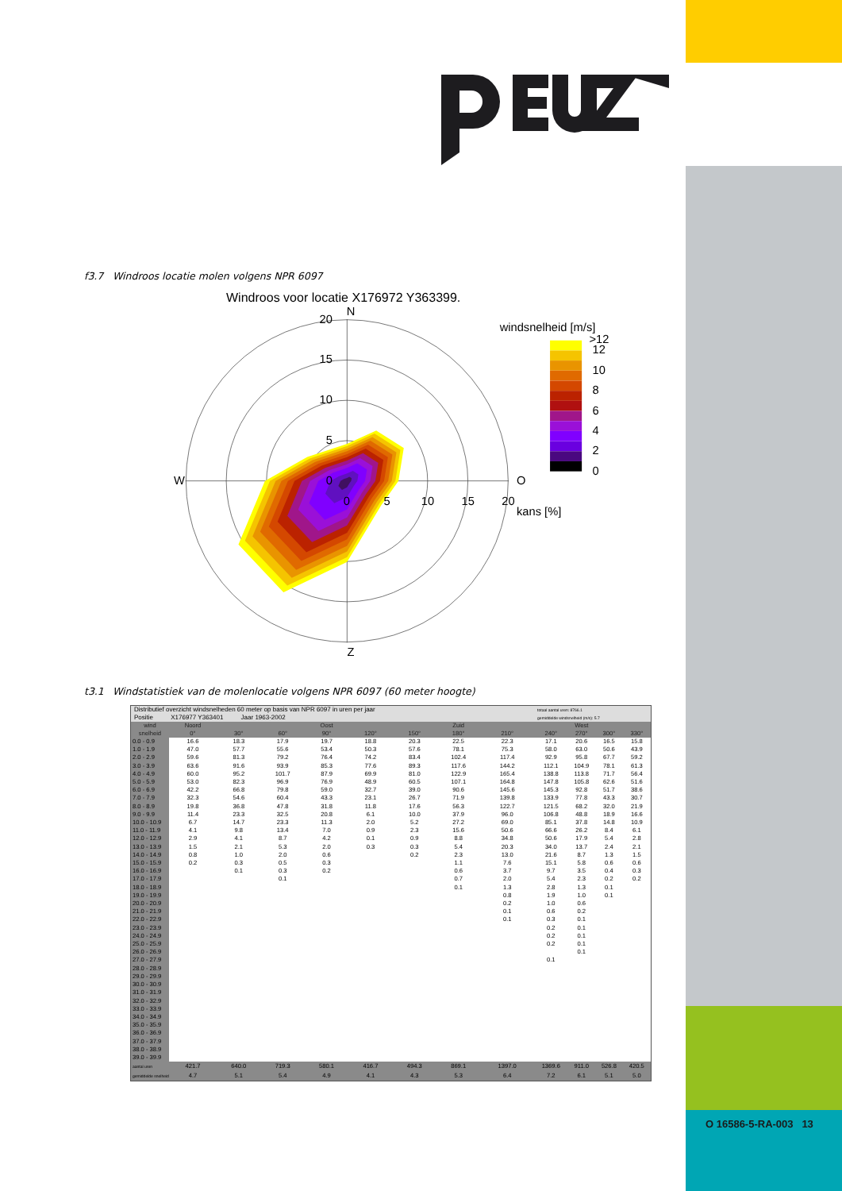f3.7 Windroos locatie molen volgens NPR 6097
Windroos voor locatie X176972 Y363399.
N
Z
W
O
20
15
10
5
0
0
5
10
15
20
kans [%]
windsnelheid [m/s]
>12
12
10
8
6
4
2
0
t3.1 Windstatistiek van de molenlocatie volgens NPR 6097 (60 meter hoogte)
| Distributief overzicht windsnelheden 60 meter op basis van NPR 6097 in uren per jaar | | | | | | | | | totaal aantal uren: 8766.1 | | | |
| Positie X176977 Y363401 Jaar 1963-2002 | | | | | | | | | gemiddelde windsnelheid (m/s): 5.7 | | | |
| wind snelheid | Noord 0° | 30° | 60° | Oost 90° | 120° | 150° | Zuid 180° | 210° | 240° | West 270° | 300° | 330° |
| 0.0 - 0.9 | 16.6 | 18.3 | 17.9 | 19.7 | 18.8 | 20.3 | 22.5 | 22.3 | 17.1 | 20.6 | 16.5 | 15.8 |
| 1.0 - 1.9 | 47.0 | 57.7 | 55.6 | 53.4 | 50.3 | 57.6 | 78.1 | 75.3 | 58.0 | 63.0 | 50.6 | 43.9 |
| 2.0 - 2.9 | 59.6 | 81.3 | 79.2 | 76.4 | 74.2 | 83.4 | 102.4 | 117.4 | 92.9 | 95.8 | 67.7 | 59.2 |
| 3.0 - 3.9 | 63.6 | 91.6 | 93.9 | 85.3 | 77.6 | 89.3 | 117.6 | 144.2 | 112.1 | 104.9 | 78.1 | 61.3 |
| 4.0 - 4.9 | 60.0 | 95.2 | 101.7 | 87.9 | 69.9 | 81.0 | 122.9 | 165.4 | 138.8 | 113.8 | 71.7 | 56.4 |
| 5.0 - 5.9 | 53.0 | 82.3 | 96.9 | 76.9 | 48.9 | 60.5 | 107.1 | 164.8 | 147.8 | 105.8 | 62.6 | 51.6 |
| 6.0 - 6.9 | 42.2 | 66.8 | 79.8 | 59.0 | 32.7 | 39.0 | 90.6 | 145.6 | 145.3 | 92.8 | 51.7 | 38.6 |
| 7.0 - 7.9 | 32.3 | 54.6 | 60.4 | 43.3 | 23.1 | 26.7 | 71.9 | 139.8 | 133.9 | 77.8 | 43.3 | 30.7 |
| 8.0 - 8.9 | 19.8 | 36.8 | 47.8 | 31.8 | 11.8 | 17.6 | 56.3 | 122.7 | 121.5 | 68.2 | 32.0 | 21.9 |
| 9.0 - 9.9 | 11.4 | 23.3 | 32.5 | 20.8 | 6.1 | 10.0 | 37.9 | 96.0 | 106.8 | 48.8 | 18.9 | 16.6 |
| 10.0 - 10.9 | 6.7 | 14.7 | 23.3 | 11.3 | 2.0 | 5.2 | 27.2 | 69.0 | 85.1 | 37.8 | 14.8 | 10.9 |
| 11.0 - 11.9 | 4.1 | 9.8 | 13.4 | 7.0 | 0.9 | 2.3 | 15.6 | 50.6 | 66.6 | 26.2 | 8.4 | 6.1 |
| 12.0 - 12.9 | 2.9 | 4.1 | 8.7 | 4.2 | 0.1 | 0.9 | 8.8 | 34.8 | 50.6 | 17.9 | 5.4 | 2.8 |
| 13.0 - 13.9 | 1.5 | 2.1 | 5.3 | 2.0 | 0.3 | 0.3 | 5.4 | 20.3 | 34.0 | 13.7 | 2.4 | 2.1 |
| 14.0 - 14.9 | 0.8 | 1.0 | 2.0 | 0.6 | | 0.2 | 2.3 | 13.0 | 21.6 | 8.7 | 1.3 | 1.5 |
| 15.0 - 15.9 | 0.2 | 0.3 | 0.5 | 0.3 | | | 1.1 | 7.6 | 15.1 | 5.8 | 0.6 | 0.6 |
| 16.0 - 16.9 | | 0.1 | 0.3 | 0.2 | | | 0.6 | 3.7 | 9.7 | 3.5 | 0.4 | 0.3 |
| 17.0 - 17.9 | | | 0.1 | | | | 0.7 | 2.0 | 5.4 | 2.3 | 0.2 | 0.2 |
| 18.0 - 18.9 | | | | | | | 0.1 | 1.3 | 2.8 | 1.3 | 0.1 | |
| 19.0 - 19.9 | | | | | | | | 0.8 | 1.9 | 1.0 | 0.1 | |
| 20.0 - 20.9 | | | | | | | | 0.2 | 1.0 | 0.6 | | |
| 21.0 - 21.9 | | | | | | | | 0.1 | 0.6 | 0.2 | | |
| 22.0 - 22.9 | | | | | | | | 0.1 | 0.3 | 0.1 | | |
| 23.0 - 23.9 | | | | | | | | | 0.2 | 0.1 | | |
| 24.0 - 24.9 | | | | | | | | | 0.2 | 0.1 | | |
| 25.0 - 25.9 | | | | | | | | | 0.2 | 0.1 | | |
| 26.0 - 26.9 | | | | | | | | | | 0.1 | | |
| 27.0 - 27.9 | | | | | | | | | 0.1 | | | |
| 28.0 - 28.9 | | | | | | | | | | | | |
| 29.0 - 29.9 | | | | | | | | | | | | |
| 30.0 - 30.9 | | | | | | | | | | | | |
| 31.0 - 31.9 | | | | | | | | | | | | |
| 32.0 - 32.9 | | | | | | | | | | | | |
| 33.0 - 33.9 | | | | | | | | | | | | |
| 34.0 - 34.9 | | | | | | | | | | | | |
| 35.0 - 35.9 | | | | | | | | | | | | |
| 36.0 - 36.9 | | | | | | | | | | | | |
| 37.0 - 37.9 | | | | | | | | | | | | |
| 38.0 - 38.9 | | | | | | | | | | | | |
| 39.0 - 39.9 | | | | | | | | | | | | |
| aantal uren | 421.7 | 640.0 | 719.3 | 580.1 | 416.7 | 494.3 | 869.1 | 1397.0 | 1369.6 | 911.0 | 526.8 | 420.5 |
| gemiddelde snelheid | 4.7 | 5.1 | 5.4 | 4.9 | 4.1 | 4.3 | 5.3 | 6.4 | 7.2 | 6.1 | 5.1 | 5.0 |
O 16586-5-RA-003 13